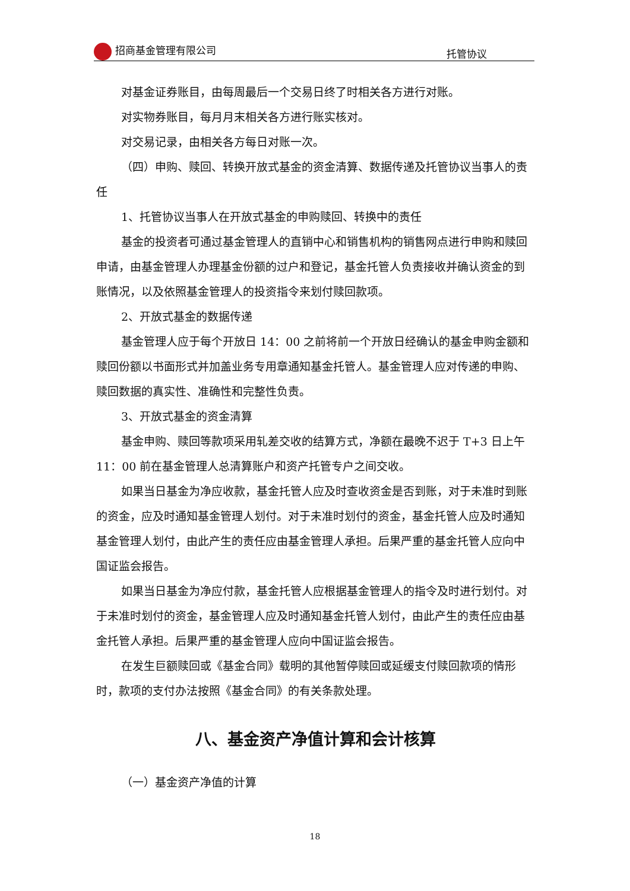招商基金管理有限公司
托管协议
对基金证券账目，由每周最后一个交易日终了时相关各方进行对账。
对实物券账目，每月月末相关各方进行账实核对。
对交易记录，由相关各方每日对账一次。
（四）申购、赎回、转换开放式基金的资金清算、数据传递及托管协议当事人的责任
1、托管协议当事人在开放式基金的申购赎回、转换中的责任
基金的投资者可通过基金管理人的直销中心和销售机构的销售网点进行申购和赎回申请，由基金管理人办理基金份额的过户和登记，基金托管人负责接收并确认资金的到账情况，以及依照基金管理人的投资指令来划付赎回款项。
2、开放式基金的数据传递
基金管理人应于每个开放日 14：00 之前将前一个开放日经确认的基金申购金额和赎回份额以书面形式并加盖业务专用章通知基金托管人。基金管理人应对传递的申购、赎回数据的真实性、准确性和完整性负责。
3、开放式基金的资金清算
基金申购、赎回等款项采用轧差交收的结算方式，净额在最晚不迟于 T+3 日上午 11：00 前在基金管理人总清算账户和资产托管专户之间交收。
如果当日基金为净应收款，基金托管人应及时查收资金是否到账，对于未准时到账的资金，应及时通知基金管理人划付。对于未准时划付的资金，基金托管人应及时通知基金管理人划付，由此产生的责任应由基金管理人承担。后果严重的基金托管人应向中国证监会报告。
如果当日基金为净应付款，基金托管人应根据基金管理人的指令及时进行划付。对于未准时划付的资金，基金管理人应及时通知基金托管人划付，由此产生的责任应由基金托管人承担。后果严重的基金管理人应向中国证监会报告。
在发生巨额赎回或《基金合同》载明的其他暂停赎回或延缓支付赎回款项的情形时，款项的支付办法按照《基金合同》的有关条款处理。
八、基金资产净值计算和会计核算
（一）基金资产净值的计算
18